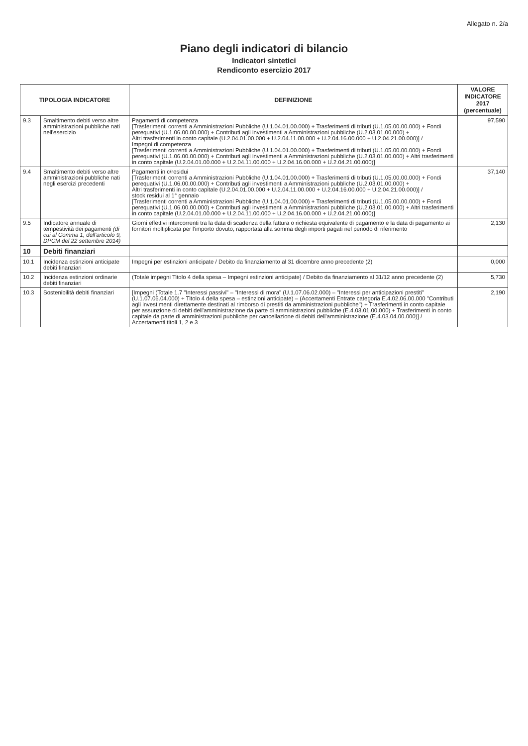Allegato n. 2/a
Piano degli indicatori di bilancio
Indicatori sintetici
Rendiconto esercizio 2017
| TIPOLOGIA INDICATORE | | DEFINIZIONE | VALORE INDICATORE 2017 (percentuale) |
| --- | --- | --- | --- |
| 9.3 | Smaltimento debiti verso altre amministrazioni pubbliche nati nell'esercizio | Pagamenti di competenza [Trasferimenti correnti a Amministrazioni Pubbliche (U.1.04.01.00.000) + Trasferimenti di tributi (U.1.05.00.00.000) + Fondi perequativi (U.1.06.00.00.000) + Contributi agli investimenti a Amministrazioni pubbliche (U.2.03.01.00.000) + Altri trasferimenti in conto capitale (U.2.04.01.00.000 + U.2.04.11.00.000 + U.2.04.16.00.000 + U.2.04.21.00.000)] / Impegni di competenza [Trasferimenti correnti a Amministrazioni Pubbliche (U.1.04.01.00.000) + Trasferimenti di tributi (U.1.05.00.00.000) + Fondi perequativi (U.1.06.00.00.000) + Contributi agli investimenti a Amministrazioni pubbliche (U.2.03.01.00.000) + Altri trasferimenti in conto capitale (U.2.04.01.00.000 + U.2.04.11.00.000 + U.2.04.16.00.000 + U.2.04.21.00.000)] | 97,590 |
| 9.4 | Smaltimento debiti verso altre amministrazioni pubbliche nati negli esercizi precedenti | Pagamenti in c/residui [Trasferimenti correnti a Amministrazioni Pubbliche (U.1.04.01.00.000) + Trasferimenti di tributi (U.1.05.00.00.000) + Fondi perequativi (U.1.06.00.00.000) + Contributi agli investimenti a Amministrazioni pubbliche (U.2.03.01.00.000) + Altri trasferimenti in conto capitale (U.2.04.01.00.000 + U.2.04.11.00.000 + U.2.04.16.00.000 + U.2.04.21.00.000)] / stock residui al 1° gennaio [Trasferimenti correnti a Amministrazioni Pubbliche (U.1.04.01.00.000) + Trasferimenti di tributi (U.1.05.00.00.000) + Fondi perequativi (U.1.06.00.00.000) + Contributi agli investimenti a Amministrazioni pubbliche (U.2.03.01.00.000) + Altri trasferimenti in conto capitale (U.2.04.01.00.000 + U.2.04.11.00.000 + U.2.04.16.00.000 + U.2.04.21.00.000)] | 37,140 |
| 9.5 | Indicatore annuale di tempestività dei pagamenti (di cui al Comma 1, dell'articolo 9, DPCM del 22 settembre 2014) | Giorni effettivi intercorrenti tra la data di scadenza della fattura o richiesta equivalente di pagamento e la data di pagamento ai fornitori moltiplicata per l'importo dovuto, rapportata alla somma degli importi pagati nel periodo di riferimento | 2,130 |
| 10 | Debiti finanziari | | |
| 10.1 | Incidenza estinzioni anticipate debiti finanziari | Impegni per estinzioni anticipate / Debito da finanziamento al 31 dicembre anno precedente (2) | 0,000 |
| 10.2 | Incidenza estinzioni ordinarie debiti finanziari | (Totale impegni Titolo 4 della spesa – Impegni estinzioni anticipate) / Debito da finanziamento al 31/12 anno precedente (2) | 5,730 |
| 10.3 | Sostenibilità debiti finanziari | [Impegni (Totale 1.7 "Interessi passivi" – "Interessi di mora" (U.1.07.06.02.000) – "Interessi per anticipazioni prestiti" (U.1.07.06.04.000) + Titolo 4 della spesa – estinzioni anticipate) – (Accertamenti Entrate categoria E.4.02.06.00.000 "Contributi agli investimenti direttamente destinati al rimborso di prestiti da amministrazioni pubbliche") + Trasferimenti in conto capitale per assunzione di debiti dell'amministrazione da parte di amministrazioni pubbliche (E.4.03.01.00.000) + Trasferimenti in conto capitale da parte di amministrazioni pubbliche per cancellazione di debiti dell'amministrazione (E.4.03.04.00.000)] / Accertamenti titoli 1, 2 e 3 | 2,190 |